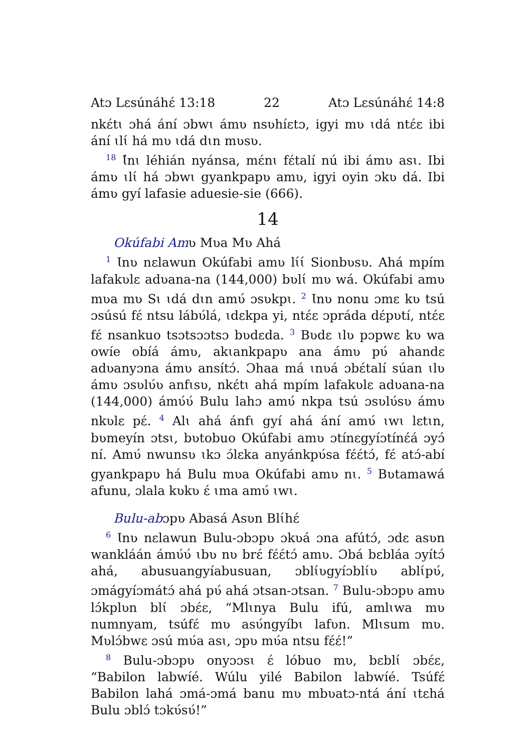Atɔ Lɛsúnáhɛ́ 13:18 22 Atɔ Lɛsúnáhɛ́ 14:8
nkɛ́tɩ ɔhá ání ɔbwɩ ámʋ nsʋhíɛtɔ, igyi mʋ ɩdá ntɛ́ɛ ibi ání ɩlɩ́ há mʋ ɩdá dɩn mʋsʋ.
<sup>18</sup> Ɩ́nɩ léhián nyánsa, mɛ́nɩ fɛ́talí nú ibi ámʋ asɩ. Ibi ámʋ ɩlɩ́ há ɔbwɩ gyankpapʋ amʋ, igyi oyin ɔkʋ dá. Ibi ámʋ gyí lafasie aduesie-sie (666).
14
Okúfabi Amʋ Mʋa Mʋ Ahá
<sup>1</sup> Ɩnʋ nɛlawun Okúfabi amʋ lɩ́ɩ́ Sionbʋsʋ. Ahá mpím lafakʋlɛ adʋana-na (144,000) bʋlɩ́ mʋ wá. Okúfabi amʋ mʋa mʋ Sɩ ɩdá dɩn amʋ́ ɔsʋkpɩ. <sup>2</sup> Ɩnʋ nonu ɔmɛ kʋ tsú ɔsúsú fɛ́ ntsu lábʋ́lá, ɩdɛkpa yi, ntɛ́ɛ ɔpráda dɛ́pʋtí, ntɛ́ɛ fɛ́ nsankuo tsɔtsɔɔtsɔ bʋdɛda. <sup>3</sup> Bʋdɛ ɩlʋ pɔpwɛ kʋ wa owíe obíá ámʋ, akɩankpapʋ ana ámʋ pʋ́ ahandɛ adʋanyɔna ámʋ ansítɔ́. Ɔhaa má ɩnʋá ɔbɛ́talí súan ɩlʋ ámʋ ɔsʋlʋ́ʋ anfɩsʋ, nkɛ́tɩ ahá mpím lafakʋlɛ adʋana-na (144,000) ámʋ́ʋ́ Bulu lahɔ amʋ́ nkpa tsú ɔsʋlʋ́sʋ ámʋ nkʋlɛ pɛ́. <sup>4</sup> Alɩ ahá ánfɩ gyí ahá ání amʋ́ ɩwɩ lɛtɩn, bʋmeyín ɔtsɩ, bʋtobuo Okúfabi amʋ ɔtínɛgyíɔtínɛ́á ɔyɔ́ ní. Amʋ́ nwunsʋ ɩkɔ ɔ́lɛka anyánkpʋ́sa fɛ́ɛ́tɔ́, fɛ́ atɔ́-abí gyankpapʋ há Bulu mʋa Okúfabi amʋ nɩ. <sup>5</sup> Bʋtamawá afunu, ɔlala kʋkʋ ɛ́ ɩma amʋ́ ɩwɩ.
Bulu-abɔpʋ Abasá Asʋn Blɩ́hɛ́
<sup>6</sup> Ɩnʋ nɛlawun Bulu-ɔbɔpʋ ɔkʋá ɔna afútɔ́, ɔdɛ asʋn wankláán ámʋ́ʋ́ ɩbʋ nʋ brɛ́ fɛ́ɛ́tɔ́ amʋ. Ɔbá bɛbláa ɔyítɔ́ ahá, abusuangyíabusuan, ɔblɩ́ʋgyíɔblɩ́ʋ ablɩ́pʋ́, ɔmágyíɔmátɔ́ ahá pʋ́ ahá ɔtsan-ɔtsan. <sup>7</sup> Bulu-ɔbɔpʋ amʋ lɔ́kplʋn blɩ́ ɔbɛ́ɛ, “Mlɩnya Bulu ifú, amlɩwa mʋ numnyam, tsúfɛ́ mʋ asʋ́ngyíbɩ lafʋn. Mlɩsum mʋ. Mʋlɔ́bwɛ ɔsú mʋ́a asɩ, ɔpʋ mʋ́a ntsu fɛ́ɛ́!”
<sup>8</sup> Bulu-ɔbɔpʋ onyɔɔsɩ ɛ́ lóbuo mʋ, bɛblɩ́ ɔbɛ́ɛ, “Babilon labwíé. Wúlu yilé Babilon labwíé. Tsúfɛ́ Babilon lahá ɔmá-ɔmá banu mʋ mbʋatɔ-ntá ání ɩtɛhá Bulu ɔblɔ́ tɔkʋ́sʋ́!”